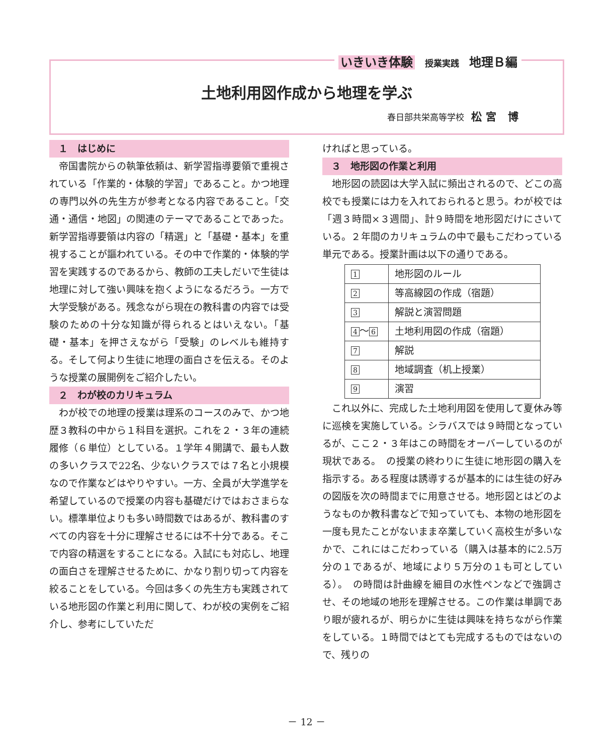いきいき体験 授業実践 地理Ｂ編
土地利用図作成から地理を学ぶ
春日部共栄高等学校 松宮 博
１　はじめに
帝国書院からの執筆依頼は、新学習指導要領で重視されている「作業的・体験的学習」であること。かつ地理の専門以外の先生方が参考となる内容であること。「交通・通信・地図」の関連のテーマであることであった。新学習指導要領は内容の「精選」と「基礎・基本」を重視することが謳われている。その中で作業的・体験的学習を実践するのであるから、教師の工夫しだいで生徒は地理に対して強い興味を抱くようになるだろう。一方で大学受験がある。残念ながら現在の教科書の内容では受験のための十分な知識が得られるとはいえない。「基礎・基本」を押さえながら「受験」のレベルも維持する。そして何より生徒に地理の面白さを伝える。そのような授業の展開例をご紹介したい。
２　わが校のカリキュラム
わが校での地理の授業は理系のコースのみで、かつ地歴３教科の中から１科目を選択。これを２・３年の連続履修（６単位）としている。１学年４開講で、最も人数の多いクラスで22名、少ないクラスでは７名と小規模なので作業などはやりやすい。一方、全員が大学進学を希望しているので授業の内容も基礎だけではおさまらない。標準単位よりも多い時間数ではあるが、教科書のすべての内容を十分に理解させるには不十分である。そこで内容の精選をすることになる。入試にも対応し、地理の面白さを理解させるために、かなり割り切って内容を絞ることをしている。今回は多くの先生方も実践されている地形図の作業と利用に関して、わが校の実例をご紹介し、参考にしていただ
ければと思っている。
３　地形図の作業と利用
地形図の読図は大学入試に頻出されるので、どこの高校でも授業には力を入れておられると思う。わが校では「週３時間×３週間」、計９時間を地形図だけにさいている。２年間のカリキュラムの中で最もこだわっている単元である。授業計画は以下の通りである。
| 1 | 地形図のルール |
| 2 | 等高線図の作成（宿題） |
| 3 | 解説と演習問題 |
| 4 ～ 6 | 土地利用図の作成（宿題） |
| 7 | 解説 |
| 8 | 地域調査（机上授業） |
| 9 | 演習 |
これ以外に、完成した土地利用図を使用して夏休み等に巡検を実施している。シラバスでは９時間となっているが、ここ２・３年はこの時間をオーバーしているのが現状である。　の授業の終わりに生徒に地形図の購入を指示する。ある程度は誘導するが基本的には生徒の好みの図版を次の時間までに用意させる。地形図とはどのようなものか教科書などで知っていても、本物の地形図を一度も見たことがないまま卒業していく高校生が多いなかで、これにはこだわっている（購入は基本的に2.5万分の１であるが、地域により５万分の１も可としている）。　の時間は計曲線を細目の水性ペンなどで強調させ、その地域の地形を理解させる。この作業は単調であり眼が疲れるが、明らかに生徒は興味を持ちながら作業をしている。１時間ではとても完成するものではないので、残りの
－ 12 －